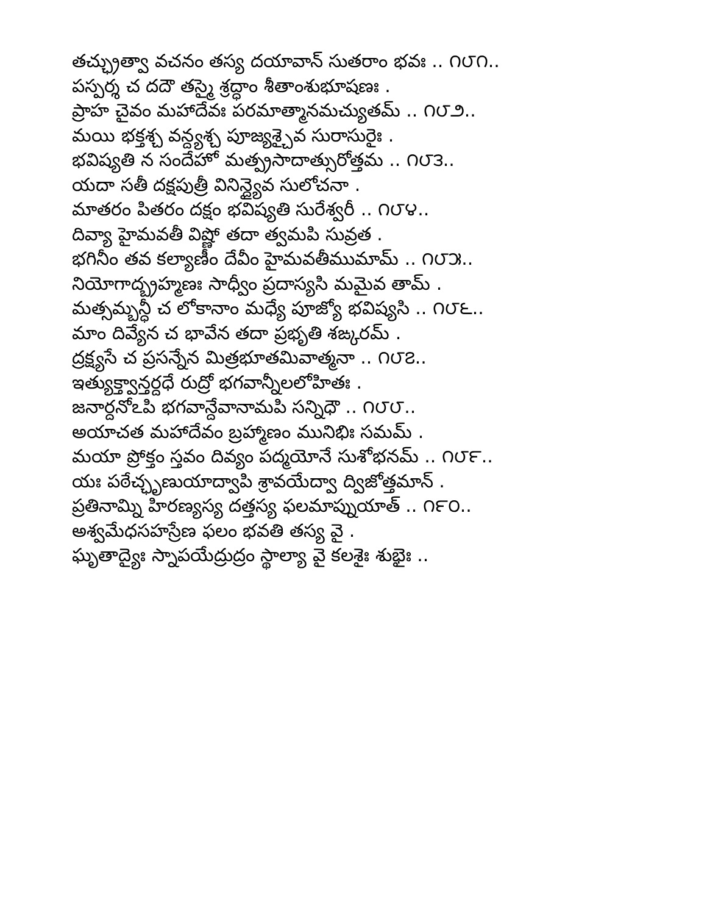తచ్ఛ్రుత్వా వచనం తస్య దయావాన్ సుతరాం భవః .. ౧౮౧..
పస్పర్శ చ దదౌ తస్మై శ్రద్ధాం శీతాంశుభూషణః .
ప్రాహ చైవం మహాదేవః పరమాత్మానమచ్యుతమ్ .. ౧౮౨..
మయి భక్తశ్చ వన్ద్యశ్చ పూజ్యశ్చైవ సురాసురైః .
భవిష్యతి న సందేహో మత్ప్రసాదాత్సురోత్తమ .. ౧౮౩..
యదా సతీ దక్షపుత్రీ వినిన్ద్యైవ సులోచనా .
మాతరం పితరం దక్షం భవిష్యతి సురేశ్వరీ .. ౧౮౪..
దివ్యా హైమవతీ విష్ణో తదా త్వమపి సువ్రత .
భగినీం తవ కల్యాణీం దేవీం హైమవతీముమామ్ .. ౧౮౫..
నియోగాద్బ్రహ్మణః సాధ్వీం ప్రదాస్యసి మమైవ తామ్ .
మత్సమ్బన్ధీ చ లోకానాం మధ్యే పూజ్యో భవిష్యసి .. ౧౮౬..
మాం దివ్యేన చ భావేన తదా ప్రభృతి శఙ్కరమ్ .
ద్రక్ష్యసే చ ప్రసన్నేన మిత్రభూతమివాత్మనా .. ౧౮౭..
ఇత్యుక్త్వాన్తర్దధే రుద్రో భగవాన్నీలలోహితః .
జనార్దనోఽపి భగవాన్దేవానామపి సన్నిధౌ .. ౧౮౮..
అయాచత మహాదేవం బ్రహ్మాణం మునిభిః సమమ్ .
మయా ప్రోక్తం స్తవం దివ్యం పద్మయోనే సుశోభనమ్ .. ౧౮౯..
యః పఠేచ్ఛృణుయాద్వాపి శ్రావయేద్వా ద్విజోత్తమాన్ .
ప్రతినామ్ని హిరణ్యస్య దత్తస్య ఫలమాప్నుయాత్ .. ౧౯౦..
అశ్వమేధసహస్రేణ ఫలం భవతి తస్య వై .
ఘృతాద్యైః స్నాపయేద్రుద్రం స్థాల్యా వై కలశైః శుభైః ..